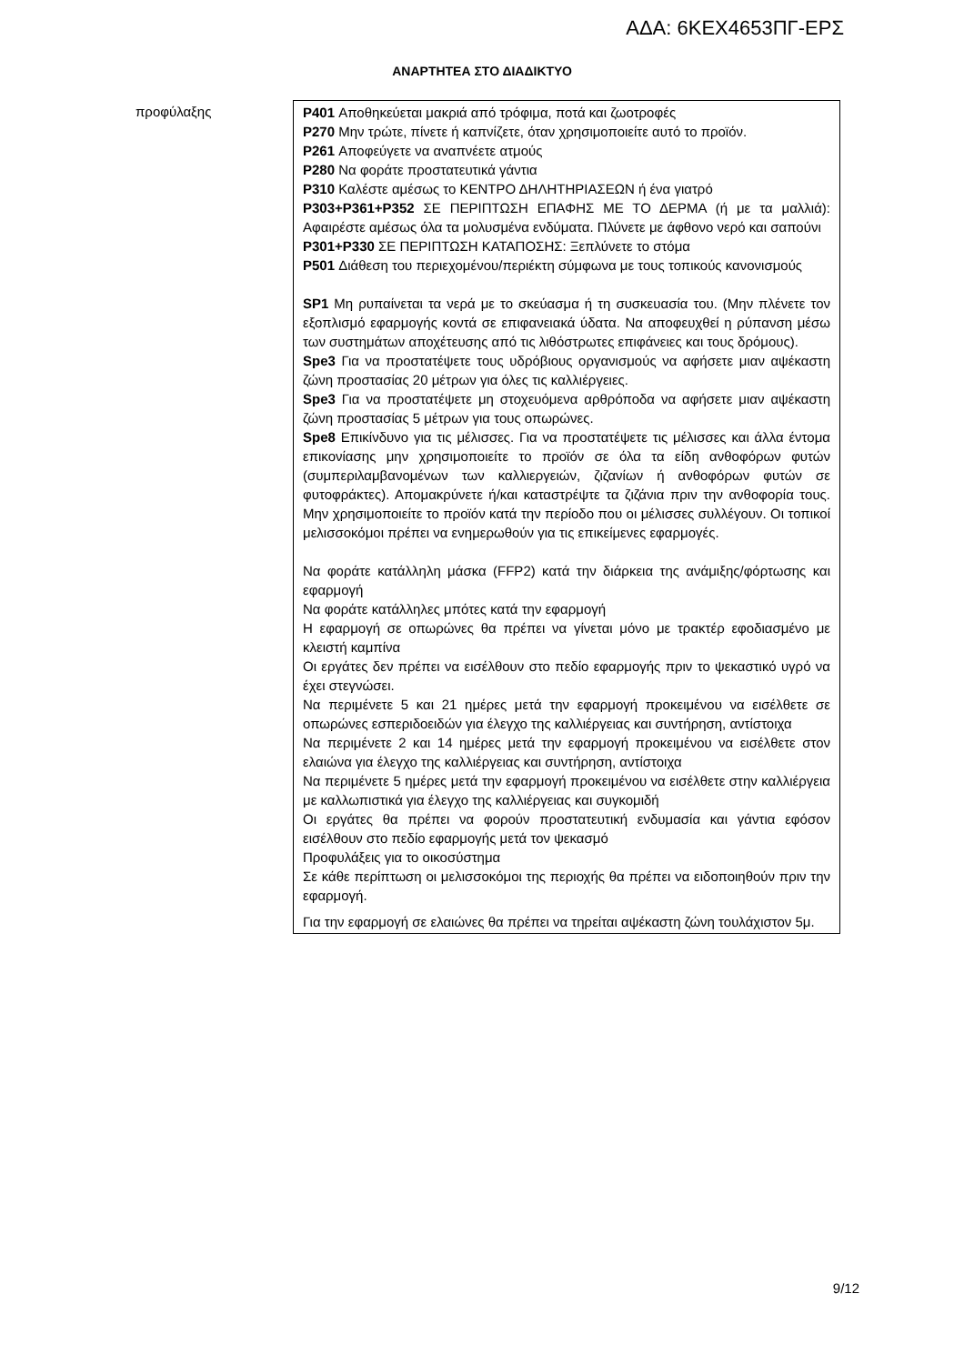ΑΔΑ: 6ΚΕΧ4653ΠΓ-ΕΡΣ
ΑΝΑΡΤΗΤΕΑ ΣΤΟ ΔΙΑΔΙΚΤΥΟ
| προφύλαξης | P401 Αποθηκεύεται μακριά από τρόφιμα, ποτά και ζωοτροφές P270 Μην τρώτε, πίνετε ή καπνίζετε, όταν χρησιμοποιείτε αυτό το προϊόν. P261 Αποφεύγετε να αναπνέετε ατμούς P280 Να φοράτε προστατευτικά γάντια P310 Καλέστε αμέσως το ΚΕΝΤΡΟ ΔΗΛΗΤΗΡΙΑΣΕΩΝ ή ένα γιατρό P303+P361+P352 ΣΕ ΠΕΡΙΠΤΩΣΗ ΕΠΑΦΗΣ ΜΕ ΤΟ ΔΕΡΜΑ (ή με τα μαλλιά): Αφαιρέστε αμέσως όλα τα μολυσμένα ενδύματα. Πλύνετε με άφθονο νερό και σαπούνι P301+P330 ΣΕ ΠΕΡΙΠΤΩΣΗ ΚΑΤΑΠΟΣΗΣ: Ξεπλύνετε το στόμα P501 Διάθεση του περιεχομένου/περιέκτη σύμφωνα με τους τοπικούς κανονισμούς SP1 Μη ρυπαίνεται τα νερά με το σκεύασμα ή τη συσκευασία του. (Μην πλένετε τον εξοπλισμό εφαρμογής κοντά σε επιφανειακά ύδατα. Να αποφευχθεί η ρύπανση μέσω των συστημάτων αποχέτευσης από τις λιθόστρωτες επιφάνειες και τους δρόμους). Spe3 Για να προστατέψετε τους υδρόβιους οργανισμούς να αφήσετε μιαν αψέκαστη ζώνη προστασίας 20 μέτρων για όλες τις καλλιέργειες. Spe3 Για να προστατέψετε μη στοχευόμενα αρθρόποδα να αφήσετε μιαν αψέκαστη ζώνη προστασίας 5 μέτρων για τους οπωρώνες. Spe8 Επικίνδυνο για τις μέλισσες. Για να προστατέψετε τις μέλισσες και άλλα έντομα επικονίασης μην χρησιμοποιείτε το προϊόν σε όλα τα είδη ανθοφόρων φυτών (συμπεριλαμβανομένων των καλλιεργειών, ζιζανίων ή ανθοφόρων φυτών σε φυτοφράκτες). Απομακρύνετε ή/και καταστρέψτε τα ζιζάνια πριν την ανθοφορία τους. Μην χρησιμοποιείτε το προϊόν κατά την περίοδο που οι μέλισσες συλλέγουν. Οι τοπικοί μελισσοκόμοι πρέπει να ενημερωθούν για τις επικείμενες εφαρμογές. Να φοράτε κατάλληλη μάσκα (FFP2) κατά την διάρκεια της ανάμιξης/φόρτωσης και εφαρμογή Να φοράτε κατάλληλες μπότες κατά την εφαρμογή Η εφαρμογή σε οπωρώνες θα πρέπει να γίνεται μόνο με τρακτέρ εφοδιασμένο με κλειστή καμπίνα Οι εργάτες δεν πρέπει να εισέλθουν στο πεδίο εφαρμογής πριν το ψεκαστικό υγρό να έχει στεγνώσει. Να περιμένετε 5 και 21 ημέρες μετά την εφαρμογή προκειμένου να εισέλθετε σε οπωρώνες εσπεριδοειδών για έλεγχο της καλλιέργειας και συντήρηση, αντίστοιχα Να περιμένετε 2 και 14 ημέρες μετά την εφαρμογή προκειμένου να εισέλθετε στον ελαιώνα για έλεγχο της καλλιέργειας και συντήρηση, αντίστοιχα Να περιμένετε 5 ημέρες μετά την εφαρμογή προκειμένου να εισέλθετε στην καλλιέργεια με καλλωπιστικά για έλεγχο της καλλιέργειας και συγκομιδή Οι εργάτες θα πρέπει να φορούν προστατευτική ενδυμασία και γάντια εφόσον εισέλθουν στο πεδίο εφαρμογής μετά τον ψεκασμό Προφυλάξεις για το οικοσύστημα Σε κάθε περίπτωση οι μελισσοκόμοι της περιοχής θα πρέπει να ειδοποιηθούν πριν την εφαρμογή. Για την εφαρμογή σε ελαιώνες θα πρέπει να τηρείται αψέκαστη ζώνη τουλάχιστον 5μ. |
9/12